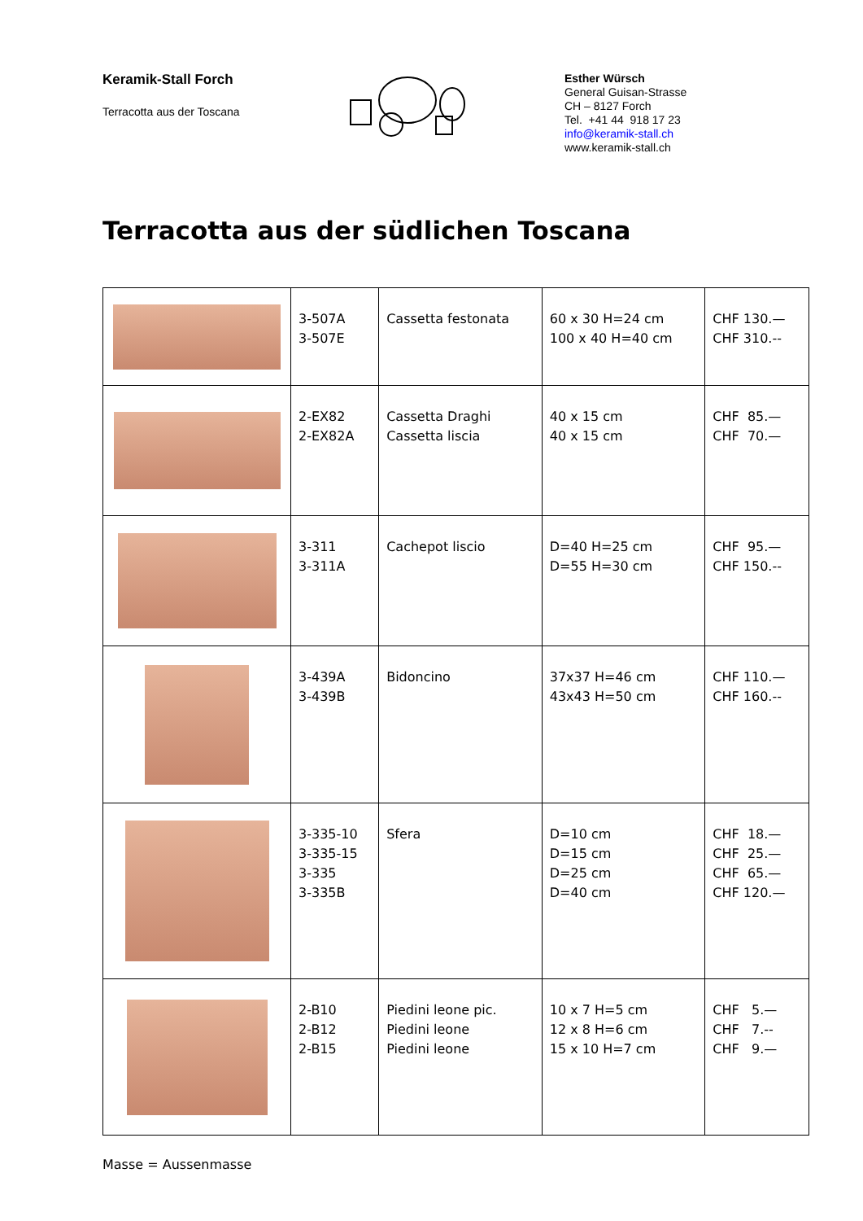Keramik-Stall Forch
Terracotta aus der Toscana
Esther Würsch
General Guisan-Strasse
CH – 8127 Forch
Tel. +41 44 918 17 23
info@keramik-stall.ch
www.keramik-stall.ch
Terracotta aus der südlichen Toscana
| | 3-507A 3-507E | Cassetta festonata | 60 x 30 H=24 cm 100 x 40 H=40 cm | CHF 130.— CHF 310.-- |
| | 2-EX82 2-EX82A | Cassetta Draghi Cassetta liscia | 40 x 15 cm 40 x 15 cm | CHF 85.— CHF 70.— |
| | 3-311 3-311A | Cachepot liscio | D=40 H=25 cm D=55 H=30 cm | CHF 95.— CHF 150.-- |
| | 3-439A 3-439B | Bidoncino | 37x37 H=46 cm 43x43 H=50 cm | CHF 110.— CHF 160.-- |
| | 3-335-10 3-335-15 3-335 3-335B | Sfera | D=10 cm D=15 cm D=25 cm D=40 cm | CHF 18.— CHF 25.— CHF 65.— CHF 120.— |
| | 2-B10 2-B12 2-B15 | Piedini leone pic. Piedini leone Piedini leone | 10 x 7 H=5 cm 12 x 8 H=6 cm 15 x 10 H=7 cm | CHF 5.— CHF 7.-- CHF 9.— |
Masse = Aussenmasse